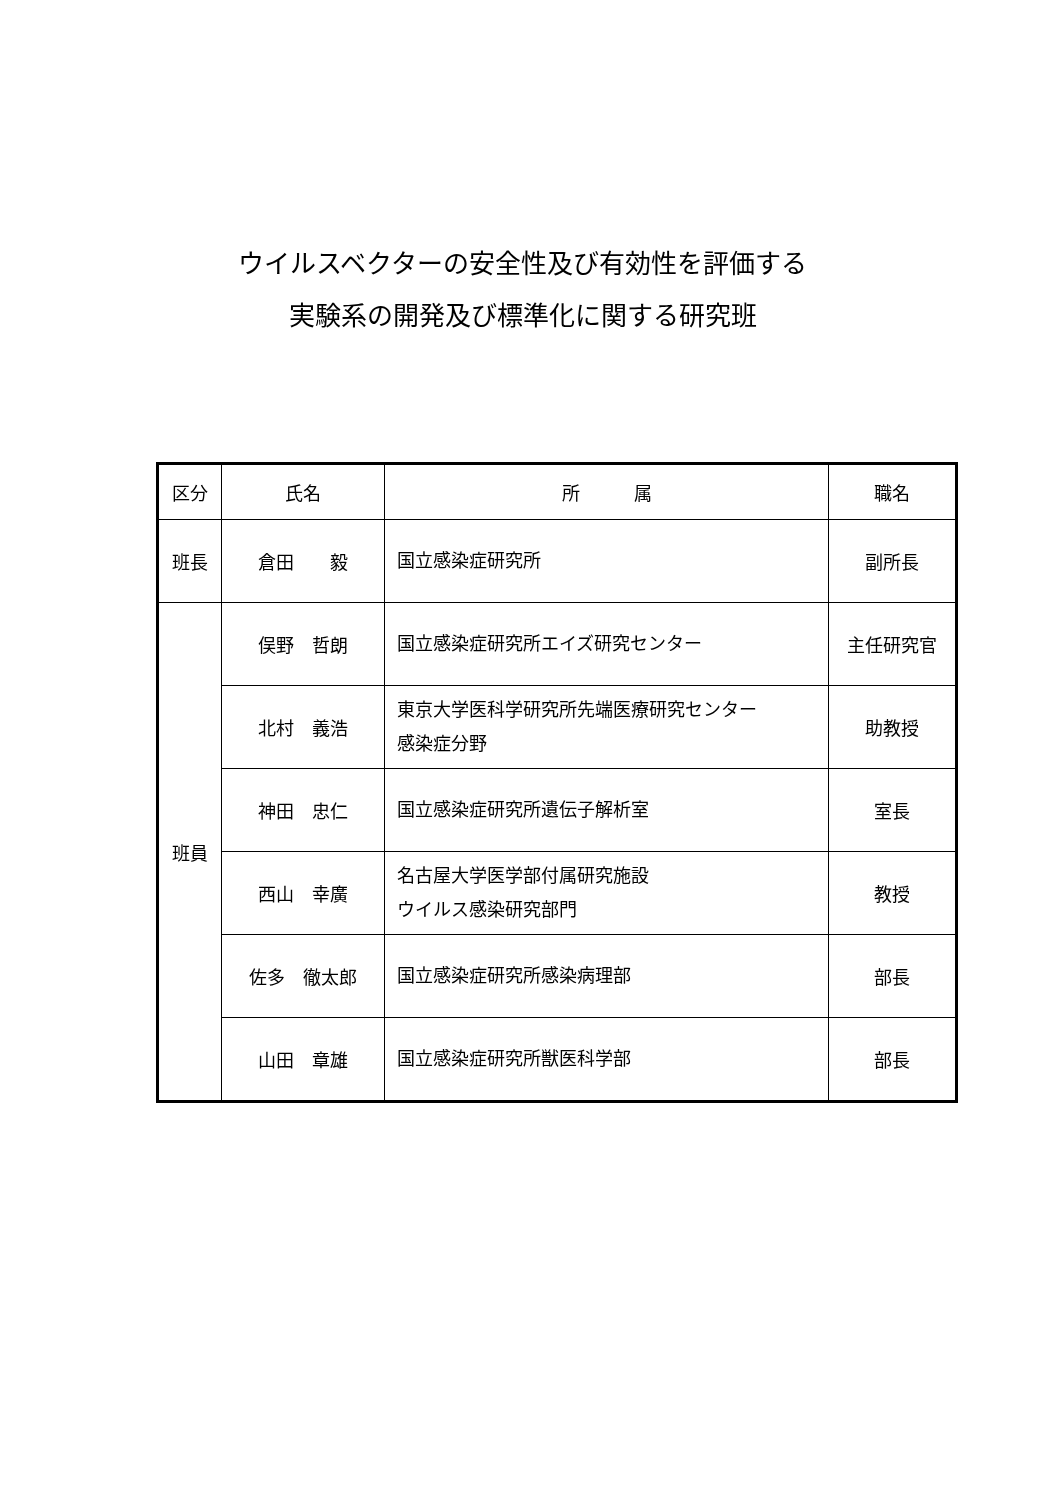ウイルスベクターの安全性及び有効性を評価する
実験系の開発及び標準化に関する研究班
| 区分 | 氏名 | 所 属 | 職名 |
| --- | --- | --- | --- |
| 班長 | 倉田 毅 | 国立感染症研究所 | 副所長 |
| 班員 | 俣野 哲朗 | 国立感染症研究所エイズ研究センター | 主任研究官 |
| | 北村 義浩 | 東京大学医科学研究所先端医療研究センター 感染症分野 | 助教授 |
| | 神田 忠仁 | 国立感染症研究所遺伝子解析室 | 室長 |
| | 西山 幸廣 | 名古屋大学医学部付属研究施設 ウイルス感染研究部門 | 教授 |
| | 佐多 徹太郎 | 国立感染症研究所感染病理部 | 部長 |
| | 山田 章雄 | 国立感染症研究所獣医科学部 | 部長 |